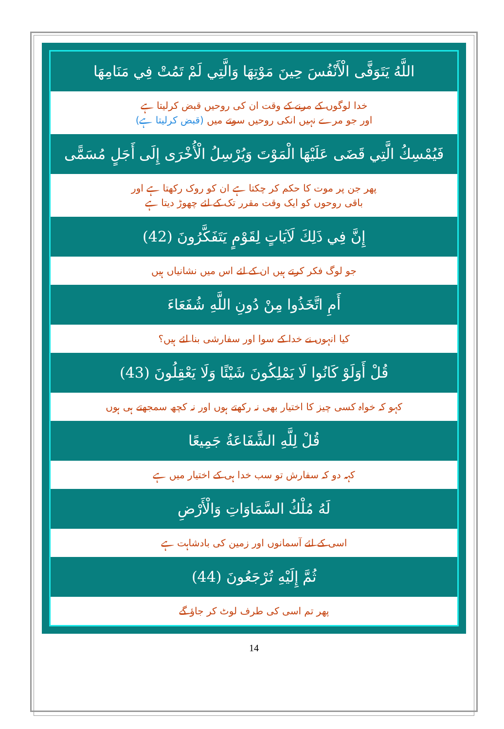اللَّهُ يَتَوَفَّى الْأَنْفُسَ حِينَ مَوْتِهَا وَالَّتِي لَمْ تَمُتْ فِي مَنَامِهَا
خدا لوگوں کے مرنے کے وقت ان کی روحیں قبض کرلیتا ہے
اور جو مرے نہیں انکی روحیں سوتے میں (قبض کرلیتا ہے)
فَيُمْسِكُ الَّتِي قَضَى عَلَيْهَا الْمَوْتَ وَيُرْسِلُ الْأُخْرَى إِلَى أَجَلٍ مُسَمًّى
پھر جن پر موت کا حکم کر چکتا ہے ان کو روک رکھتا ہے اور
باقی روحوں کو ایک وقت مقرر تک کے لئے چھوڑ دیتا ہے
إِنَّ فِي ذَلِكَ لَآيَاتٍ لِقَوْمٍ يَتَفَكَّرُونَ (42)
جو لوگ فکر کرتے ہیں ان کے لئے اس میں نشانیاں ہیں
أَمِ اتَّخَذُوا مِنْ دُونِ اللَّهِ شُفَعَاءَ
کیا انہوں نے خدا کے سوا اور سفارشی بنا لئے ہیں؟
قُلْ أَوَلَوْ كَانُوا لَا يَمْلِكُونَ شَيْئًا وَلَا يَعْقِلُونَ (43)
کہو کہ خواہ کسی چیز کا اختیار بھی نہ رکھتے ہوں اور نہ کچھ سمجھتے ہی ہوں
قُلْ لِلَّهِ الشَّفَاعَةُ جَمِيعًا
کہہ دو کہ سفارش تو سب خدا ہی کے اختیار میں ہے
لَهُ مُلْكُ السَّمَاوَاتِ وَالْأَرْضِ
اسی کے لئے آسمانوں اور زمین کی بادشاہت ہے
ثُمَّ إِلَيْهِ تُرْجَعُونَ (44)
پھر تم اسی کی طرف لوٹ کر جاؤ گے
14